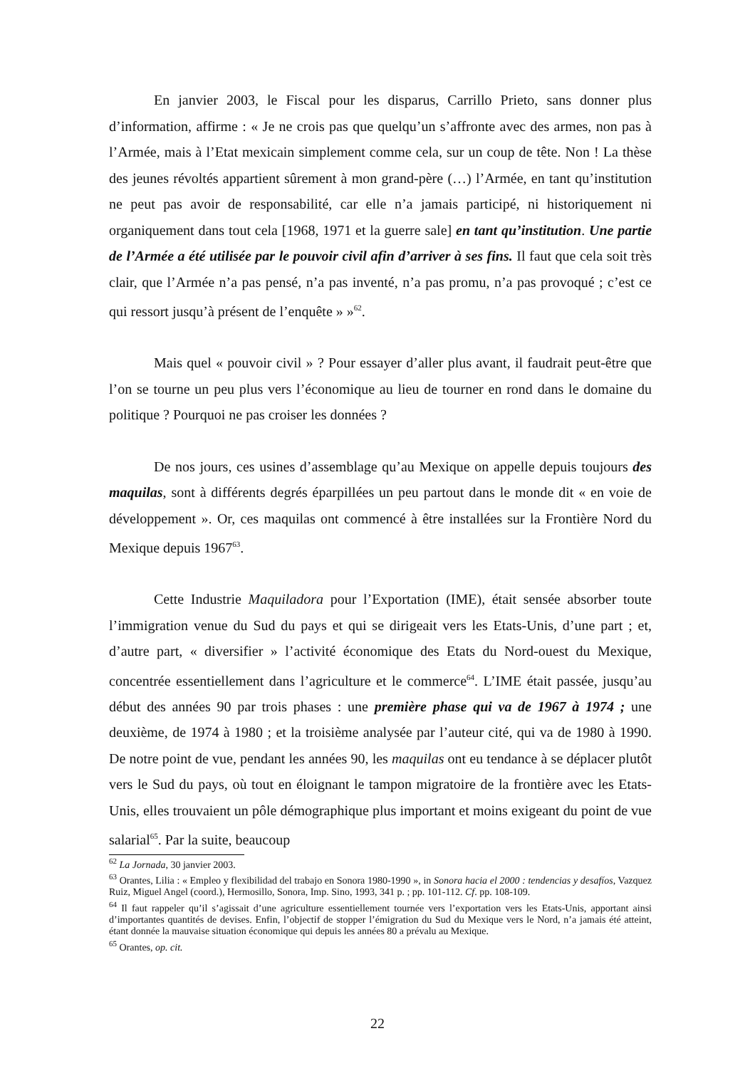En janvier 2003, le Fiscal pour les disparus, Carrillo Prieto, sans donner plus d’information, affirme : « Je ne crois pas que quelqu’un s’affronte avec des armes, non pas à l’Armée, mais à l’Etat mexicain simplement comme cela, sur un coup de tête. Non ! La thèse des jeunes révoltés appartient sûrement à mon grand-père (…) l’Armée, en tant qu’institution ne peut pas avoir de responsabilité, car elle n’a jamais participé, ni historiquement ni organiquement dans tout cela [1968, 1971 et la guerre sale] en tant qu’institution. Une partie de l’Armée a été utilisée par le pouvoir civil afin d’arriver à ses fins. Il faut que cela soit très clair, que l’Armée n’a pas pensé, n’a pas inventé, n’a pas promu, n’a pas provoqué ; c’est ce qui ressort jusqu’à présent de l’enquête » »<sup>62</sup>.
Mais quel « pouvoir civil » ? Pour essayer d’aller plus avant, il faudrait peut-être que l’on se tourne un peu plus vers l’économique au lieu de tourner en rond dans le domaine du politique ? Pourquoi ne pas croiser les données ?
De nos jours, ces usines d’assemblage qu’au Mexique on appelle depuis toujours des maquilas, sont à différents degrés éparpillées un peu partout dans le monde dit « en voie de développement ». Or, ces maquilas ont commencé à être installées sur la Frontière Nord du Mexique depuis 1967<sup>63</sup>.
Cette Industrie Maquiladora pour l’Exportation (IME), était sensée absorber toute l’immigration venue du Sud du pays et qui se dirigeait vers les Etats-Unis, d’une part ; et, d’autre part, « diversifier » l’activité économique des Etats du Nord-ouest du Mexique, concentrée essentiellement dans l’agriculture et le commerce<sup>64</sup>. L’IME était passée, jusqu’au début des années 90 par trois phases : une première phase qui va de 1967 à 1974 ; une deuxième, de 1974 à 1980 ; et la troisième analysée par l’auteur cité, qui va de 1980 à 1990. De notre point de vue, pendant les années 90, les maquilas ont eu tendance à se déplacer plutôt vers le Sud du pays, où tout en éloignant le tampon migratoire de la frontière avec les Etats-Unis, elles trouvaient un pôle démographique plus important et moins exigeant du point de vue salarial<sup>65</sup>. Par la suite, beaucoup
<sup>62</sup> La Jornada, 30 janvier 2003.
<sup>63</sup> Orantes, Lilia : « Empleo y flexibilidad del trabajo en Sonora 1980-1990 », in Sonora hacia el 2000 : tendencias y desafíos, Vazquez Ruiz, Miguel Angel (coord.), Hermosillo, Sonora, Imp. Sino, 1993, 341 p. ; pp. 101-112. Cf. pp. 108-109.
<sup>64</sup> Il faut rappeler qu’il s’agissait d’une agriculture essentiellement tournée vers l’exportation vers les Etats-Unis, apportant ainsi d’importantes quantités de devises. Enfin, l’objectif de stopper l’émigration du Sud du Mexique vers le Nord, n’a jamais été atteint, étant donnée la mauvaise situation économique qui depuis les années 80 a prévalu au Mexique.
<sup>65</sup> Orantes, op. cit.
22